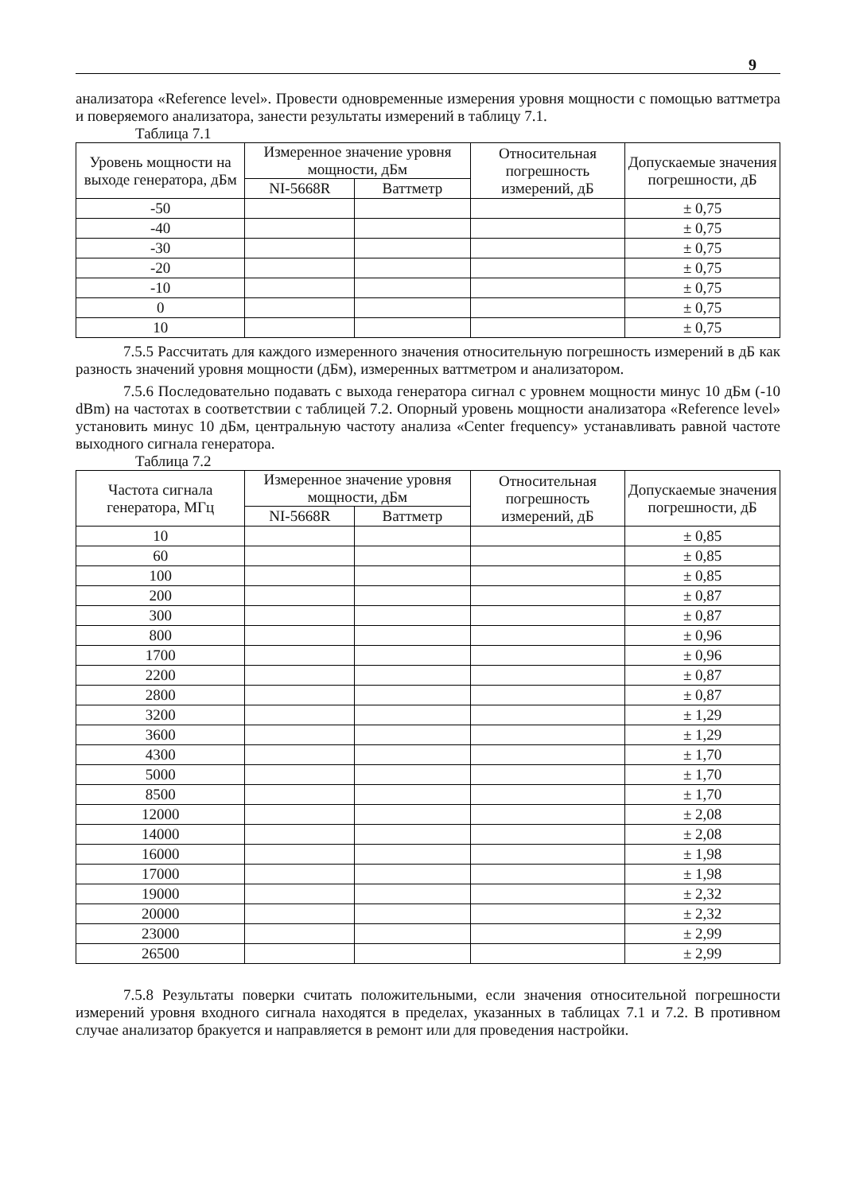9
анализатора «Reference level». Провести одновременные измерения уровня мощности с помощью ваттметра и поверяемого анализатора, занести результаты измерений в таблицу 7.1.
Таблица 7.1
| Уровень мощности на выходе генератора, дБм | Измеренное значение уровня мощности, дБм | | Относительная погрешность измерений, дБ | Допускаемые значения погрешности, дБ |
| --- | --- | --- | --- | --- |
| | NI-5668R | Ваттметр | | |
| -50 | | | | ± 0,75 |
| -40 | | | | ± 0,75 |
| -30 | | | | ± 0,75 |
| -20 | | | | ± 0,75 |
| -10 | | | | ± 0,75 |
| 0 | | | | ± 0,75 |
| 10 | | | | ± 0,75 |
7.5.5 Рассчитать для каждого измеренного значения относительную погрешность измерений в дБ как разность значений уровня мощности (дБм), измеренных ваттметром и анализатором.
7.5.6 Последовательно подавать с выхода генератора сигнал с уровнем мощности минус 10 дБм (-10 dBm) на частотах в соответствии с таблицей 7.2. Опорный уровень мощности анализатора «Reference level» установить минус 10 дБм, центральную частоту анализа «Center frequency» устанавливать равной частоте выходного сигнала генератора.
Таблица 7.2
| Частота сигнала генератора, МГц | Измеренное значение уровня мощности, дБм | | Относительная погрешность измерений, дБ | Допускаемые значения погрешности, дБ |
| --- | --- | --- | --- | --- |
| | NI-5668R | Ваттметр | | |
| 10 | | | | ± 0,85 |
| 60 | | | | ± 0,85 |
| 100 | | | | ± 0,85 |
| 200 | | | | ± 0,87 |
| 300 | | | | ± 0,87 |
| 800 | | | | ± 0,96 |
| 1700 | | | | ± 0,96 |
| 2200 | | | | ± 0,87 |
| 2800 | | | | ± 0,87 |
| 3200 | | | | ± 1,29 |
| 3600 | | | | ± 1,29 |
| 4300 | | | | ± 1,70 |
| 5000 | | | | ± 1,70 |
| 8500 | | | | ± 1,70 |
| 12000 | | | | ± 2,08 |
| 14000 | | | | ± 2,08 |
| 16000 | | | | ± 1,98 |
| 17000 | | | | ± 1,98 |
| 19000 | | | | ± 2,32 |
| 20000 | | | | ± 2,32 |
| 23000 | | | | ± 2,99 |
| 26500 | | | | ± 2,99 |
7.5.8 Результаты поверки считать положительными, если значения относительной погрешности измерений уровня входного сигнала находятся в пределах, указанных в таблицах 7.1 и 7.2. В противном случае анализатор бракуется и направляется в ремонт или для проведения настройки.